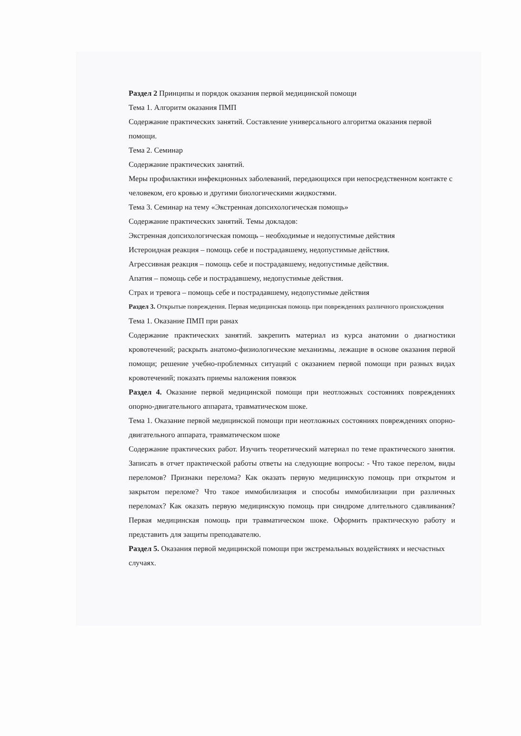Раздел 2 Принципы и порядок оказания первой медицинской помощи
Тема 1. Алгоритм оказания ПМП
Содержание практических занятий. Составление универсального алгоритма оказания первой помощи.
Тема 2. Семинар
Содержание практических занятий.
Меры профилактики инфекционных заболеваний, передающихся при непосредственном контакте с человеком, его кровью и другими биологическими жидкостями.
Тема 3. Семинар на тему «Экстренная допсихологическая помощь»
Содержание практических занятий. Темы докладов:
Экстренная допсихологическая помощь – необходимые и недопустимые действия
Истероидная реакция – помощь себе и пострадавшему, недопустимые действия.
Агрессивная реакция – помощь себе и пострадавшему, недопустимые действия.
Апатия – помощь себе и пострадавшему, недопустимые действия.
Страх и тревога – помощь себе и пострадавшему, недопустимые действия
Раздел 3. Открытые повреждения. Первая медицинская помощь при повреждениях различного происхождения
Тема 1. Оказание ПМП при ранах
Содержание практических занятий. закрепить материал из курса анатомии о диагностики кровотечений; раскрыть анатомо-физиологические механизмы, лежащие в основе оказания первой помощи; решение учебно-проблемных ситуаций с оказанием первой помощи при разных видах кровотечений; показать приемы наложения повязок
Раздел 4. Оказание первой медицинской помощи при неотложных состояниях повреждениях опорно-двигательного аппарата, травматическом шоке.
Тема 1. Оказание первой медицинской помощи при неотложных состояниях повреждениях опорно-двигательного аппарата, травматическом шоке
Содержание практических работ. Изучить теоретический материал по теме практического занятия. Записать в отчет практической работы ответы на следующие вопросы: - Что такое перелом, виды переломов? Признаки перелома? Как оказать первую медицинскую помощь при открытом и закрытом переломе? Что такое иммобилизация и способы иммобилизации при различных переломах? Как оказать первую медицинскую помощь при синдроме длительного сдавливания? Первая медицинская помощь при травматическом шоке. Оформить практическую работу и представить для защиты преподавателю.
Раздел 5. Оказания первой медицинской помощи при экстремальных воздействиях и несчастных случаях.